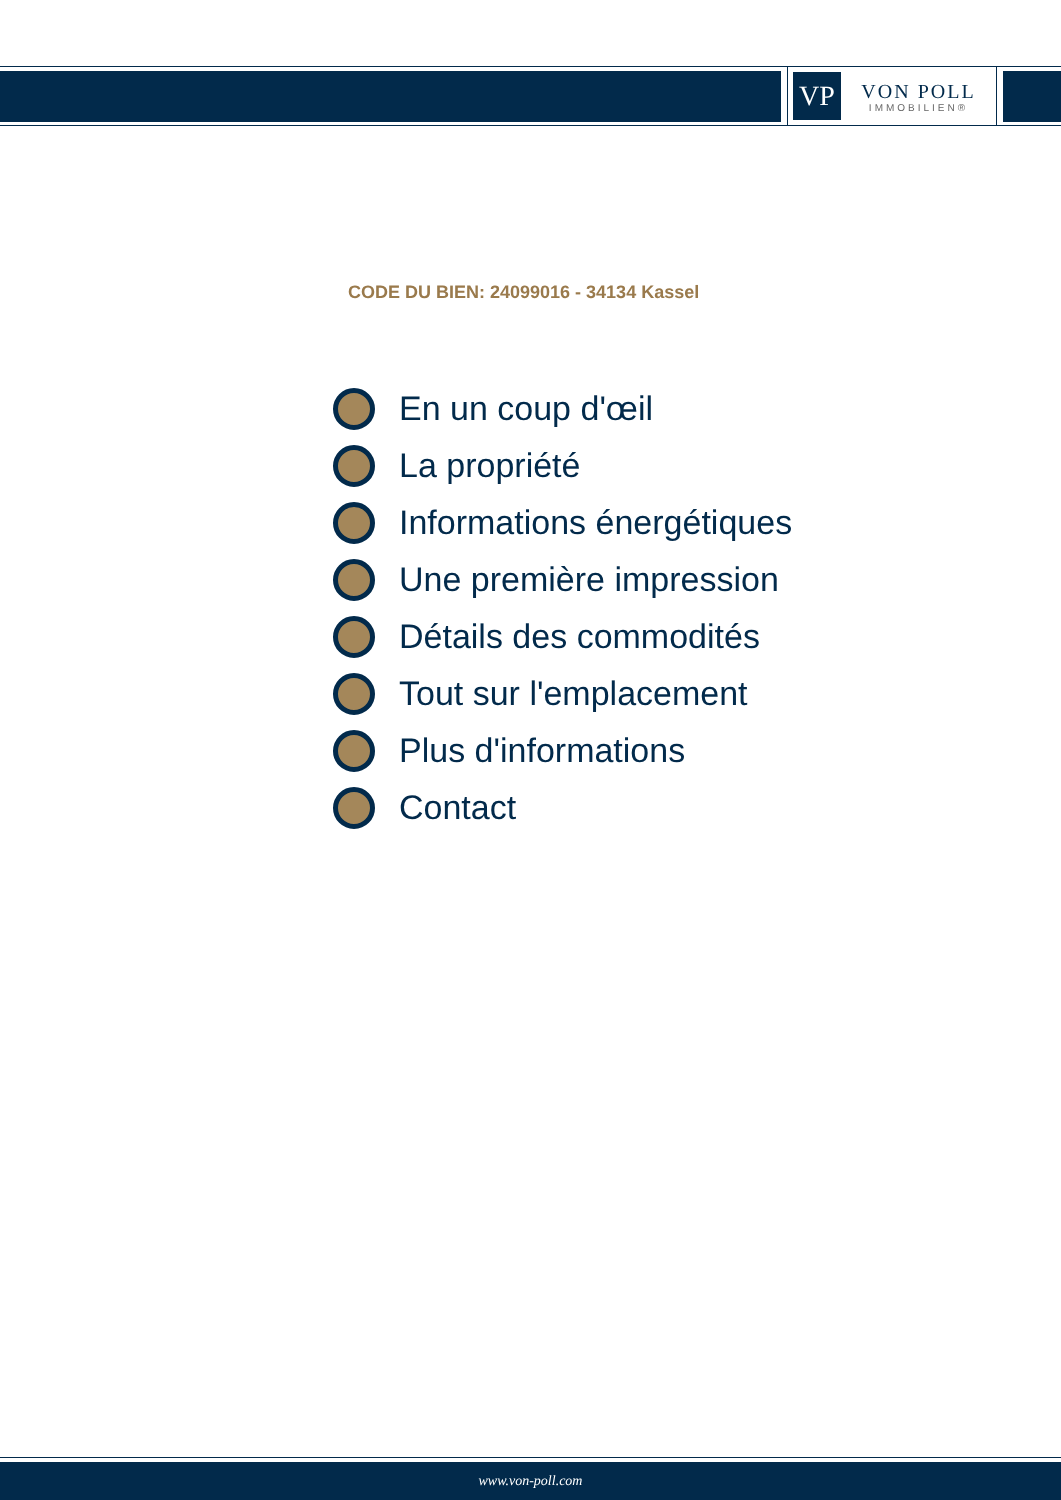VP
VON POLL
IMMOBILIEN®
CODE DU BIEN: 24099016 - 34134 Kassel
En un coup d'œil
La propriété
Informations énergétiques
Une première impression
Détails des commodités
Tout sur l'emplacement
Plus d'informations
Contact
www.von-poll.com